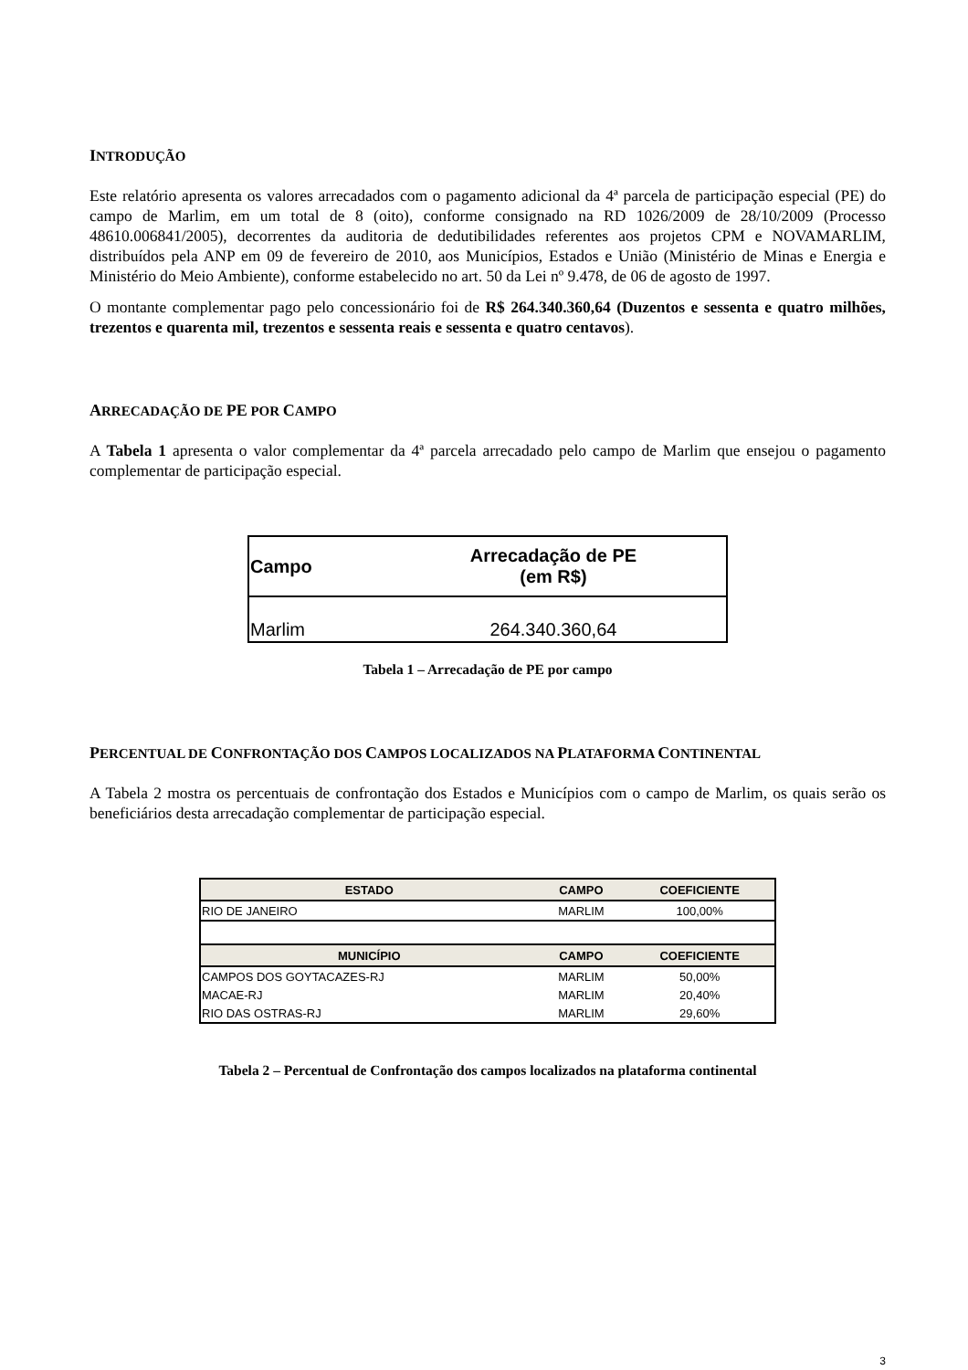INTRODUÇÃO
Este relatório apresenta os valores arrecadados com o pagamento adicional da 4ª parcela de participação especial (PE) do campo de Marlim, em um total de 8 (oito), conforme consignado na RD 1026/2009 de 28/10/2009 (Processo 48610.006841/2005), decorrentes da auditoria de dedutibilidades referentes aos projetos CPM e NOVAMARLIM, distribuídos pela ANP em 09 de fevereiro de 2010, aos Municípios, Estados e União (Ministério de Minas e Energia e Ministério do Meio Ambiente), conforme estabelecido no art. 50 da Lei nº 9.478, de 06 de agosto de 1997.
O montante complementar pago pelo concessionário foi de R$ 264.340.360,64 (Duzentos e sessenta e quatro milhões, trezentos e quarenta mil, trezentos e sessenta reais e sessenta e quatro centavos).
ARRECADAÇÃO DE PE POR CAMPO
A Tabela 1 apresenta o valor complementar da 4ª parcela arrecadado pelo campo de Marlim que ensejou o pagamento complementar de participação especial.
| Campo | Arrecadação de PE (em R$) |
| --- | --- |
| Marlim | 264.340.360,64 |
Tabela 1 – Arrecadação de PE por campo
PERCENTUAL DE CONFRONTAÇÃO DOS CAMPOS LOCALIZADOS NA PLATAFORMA CONTINENTAL
A Tabela 2 mostra os percentuais de confrontação dos Estados e Municípios com o campo de Marlim, os quais serão os beneficiários desta arrecadação complementar de participação especial.
| ESTADO | CAMPO | COEFICIENTE |
| --- | --- | --- |
| RIO DE JANEIRO | MARLIM | 100,00% |
| MUNICÍPIO | CAMPO | COEFICIENTE |
| CAMPOS DOS GOYTACAZES-RJ | MARLIM | 50,00% |
| MACAE-RJ | MARLIM | 20,40% |
| RIO DAS OSTRAS-RJ | MARLIM | 29,60% |
Tabela 2 – Percentual de Confrontação dos campos localizados na plataforma continental
3